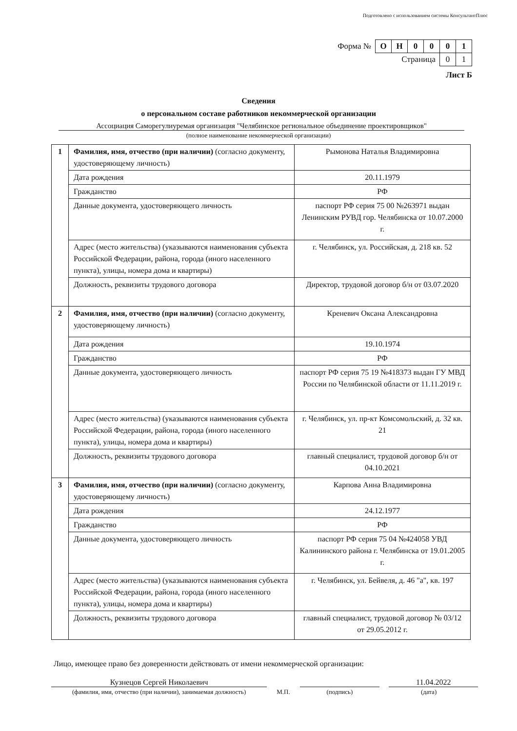Подготовлено с использованием системы КонсультантПлюс
| Форма № | О | Н | 0 | 0 | 0 | 1 |
| Страница | | | | | 0 | 1 |
Лист Б
Сведения
о персональном составе работников некоммерческой организации
Ассоциация Саморегулиуремая организация "Челябинское региональное объединение проектировщиков"
(полное наименование некоммерческой организации)
| 1 | Фамилия, имя, отчество (при наличии) (согласно документу, удостоверяющему личность) | Рымонова Наталья Владимировна |
| | Дата рождения | 20.11.1979 |
| | Гражданство | РФ |
| | Данные документа, удостоверяющего личность | паспорт РФ серия 75 00 №263971 выдан Ленинским РУВД гор. Челябинска от 10.07.2000 г. |
| | Адрес (место жительства) (указываются наименования субъекта Российской Федерации, района, города (иного населенного пункта), улицы, номера дома и квартиры) | г. Челябинск, ул. Российская, д. 218 кв. 52 |
| | Должность, реквизиты трудового договора | Директор, трудовой договор б/н от 03.07.2020 |
| 2 | Фамилия, имя, отчество (при наличии) (согласно документу, удостоверяющему личность) | Креневич Оксана Александровна |
| | Дата рождения | 19.10.1974 |
| | Гражданство | РФ |
| | Данные документа, удостоверяющего личность | паспорт РФ серия 75 19 №418373 выдан ГУ МВД России по Челябинской области от 11.11.2019 г. |
| | Адрес (место жительства) (указываются наименования субъекта Российской Федерации, района, города (иного населенного пункта), улицы, номера дома и квартиры) | г. Челябинск, ул. пр-кт Комсомольский, д. 32 кв. 21 |
| | Должность, реквизиты трудового договора | главный специалист, трудовой договор б/н от 04.10.2021 |
| 3 | Фамилия, имя, отчество (при наличии) (согласно документу, удостоверяющему личность) | Карпова Анна Владимировна |
| | Дата рождения | 24.12.1977 |
| | Гражданство | РФ |
| | Данные документа, удостоверяющего личность | паспорт РФ серия 75 04 №424058 УВД Калининского района г. Челябинска от 19.01.2005 г. |
| | Адрес (место жительства) (указываются наименования субъекта Российской Федерации, района, города (иного населенного пункта), улицы, номера дома и квартиры) | г. Челябинск, ул. Бейвеля, д. 46 "а", кв. 197 |
| | Должность, реквизиты трудового договора | главный специалист, трудовой договор № 03/12 от 29.05.2012 г. |
Лицо, имеющее право без доверенности действовать от имени некоммерческой организации:
Кузнецов Сергей Николаевич 11.04.2022
(фамилия, имя, отчество (при наличии), занимаемая должность) М.П. (подпись) (дата)